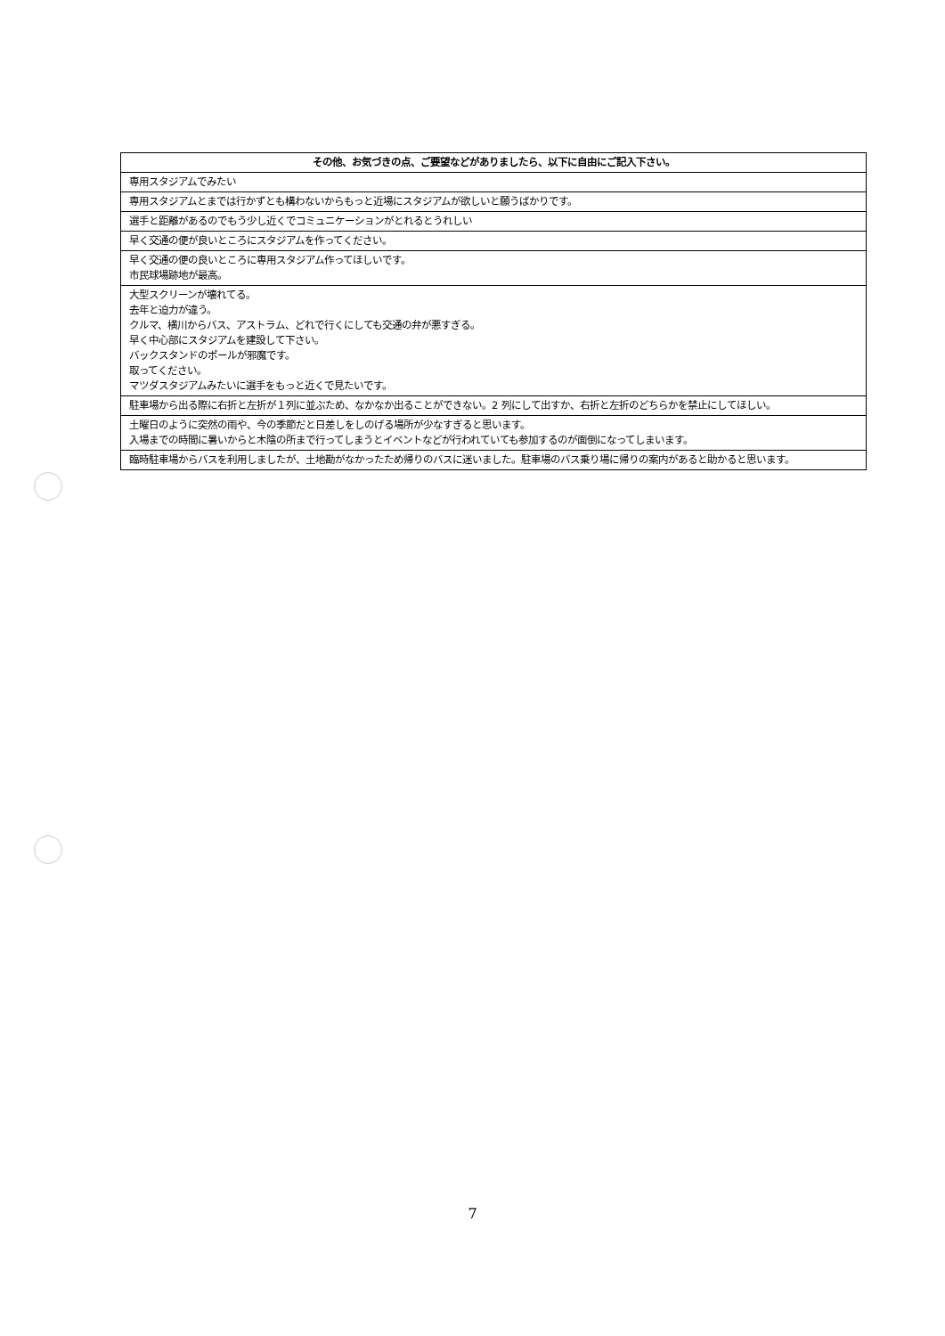| その他、お気づきの点、ご要望などがありましたら、以下に自由にご記入下さい。 |
| --- |
| 専用スタジアムでみたい |
| 専用スタジアムとまでは行かずとも構わないからもっと近場にスタジアムが欲しいと願うばかりです。 |
| 選手と距離があるのでもう少し近くでコミュニケーションがとれるとうれしい |
| 早く交通の便が良いところにスタジアムを作ってください。 |
| 早く交通の便の良いところに専用スタジアム作ってほしいです。 市民球場跡地が最高。 |
| 大型スクリーンが壊れてる。 去年と迫力が違う。 クルマ、横川からバス、アストラム、どれで行くにしても交通の弁が悪すぎる。 早く中心部にスタジアムを建設して下さい。 バックスタンドのポールが邪魔です。 取ってください。 マツダスタジアムみたいに選手をもっと近くで見たいです。 |
| 駐車場から出る際に右折と左折が１列に並ぶため、なかなか出ることができない。2 列にして出すか、右折と左折のどちらかを禁止にしてほしい。 |
| 土曜日のように突然の雨や、今の季節だと日差しをしのげる場所が少なすぎると思います。 入場までの時間に暑いからと木陰の所まで行ってしまうとイベントなどが行われていても参加するのが面倒になってしまいます。 |
| 臨時駐車場からバスを利用しましたが、土地勘がなかったため帰りのバスに迷いました。駐車場のバス乗り場に帰りの案内があると助かると思います。 |
7